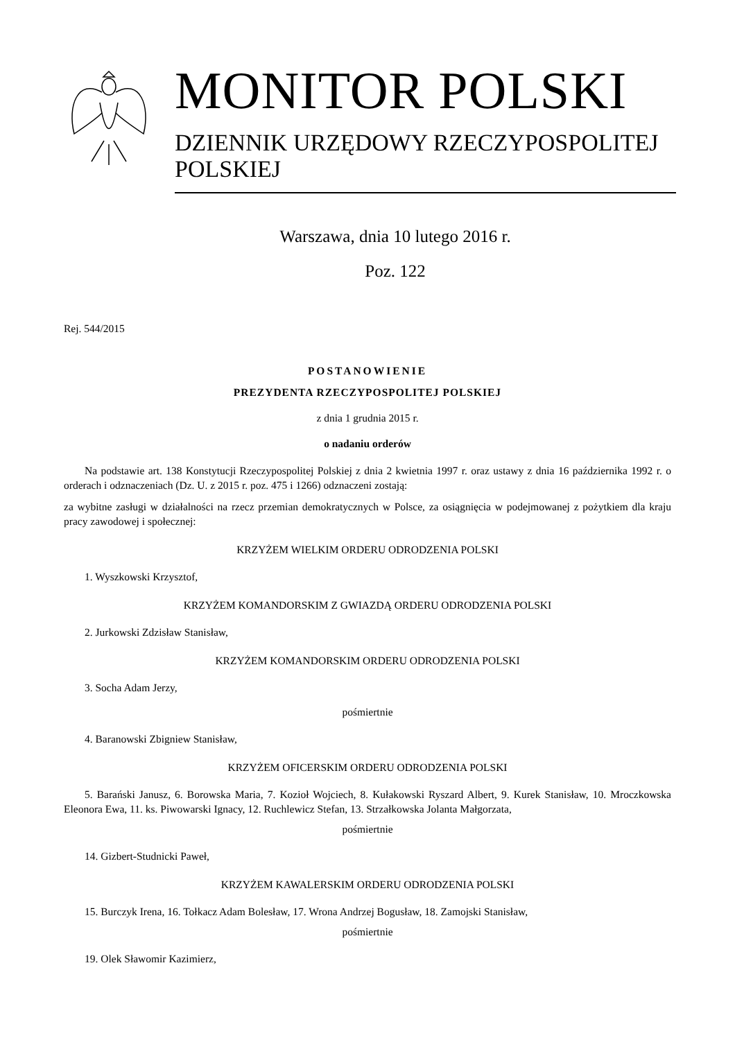MONITOR POLSKI
DZIENNIK URZĘDOWY RZECZYPOSPOLITEJ POLSKIEJ
Warszawa, dnia 10 lutego 2016 r.
Poz. 122
Rej. 544/2015
POSTANOWIENIE
PREZYDENTA RZECZYPOSPOLITEJ POLSKIEJ
z dnia 1 grudnia 2015 r.
o nadaniu orderów
Na podstawie art. 138 Konstytucji Rzeczypospolitej Polskiej z dnia 2 kwietnia 1997 r. oraz ustawy z dnia 16 października 1992 r. o orderach i odznaczeniach (Dz. U. z 2015 r. poz. 475 i 1266) odznaczeni zostają:
za wybitne zasługi w działalności na rzecz przemian demokratycznych w Polsce, za osiągnięcia w podejmowanej z pożytkiem dla kraju pracy zawodowej i społecznej:
KRZYŻEM WIELKIM ORDERU ODRODZENIA POLSKI
1. Wyszkowski Krzysztof,
KRZYŻEM KOMANDORSKIM Z GWIAZDĄ ORDERU ODRODZENIA POLSKI
2. Jurkowski Zdzisław Stanisław,
KRZYŻEM KOMANDORSKIM ORDERU ODRODZENIA POLSKI
3. Socha Adam Jerzy,
pośmiertnie
4. Baranowski Zbigniew Stanisław,
KRZYŻEM OFICERSKIM ORDERU ODRODZENIA POLSKI
5. Barański Janusz, 6. Borowska Maria, 7. Kozioł Wojciech, 8. Kułakowski Ryszard Albert, 9. Kurek Stanisław, 10. Mroczkowska Eleonora Ewa, 11. ks. Piwowarski Ignacy, 12. Ruchlewicz Stefan, 13. Strzałkowska Jolanta Małgorzata,
pośmiertnie
14. Gizbert-Studnicki Paweł,
KRZYŻEM KAWALERSKIM ORDERU ODRODZENIA POLSKI
15. Burczyk Irena, 16. Tołkacz Adam Bolesław, 17. Wrona Andrzej Bogusław, 18. Zamojski Stanisław,
pośmiertnie
19. Olek Sławomir Kazimierz,